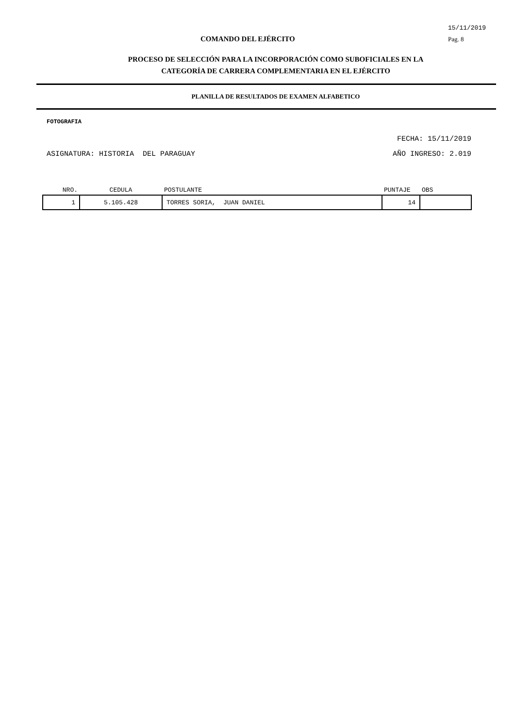COMANDO DEL EJÉRCITO
15/11/2019
Pag. 8
PROCESO DE SELECCIÓN PARA LA INCORPORACIÓN COMO SUBOFICIALES EN LA
CATEGORÍA DE CARRERA COMPLEMENTARIA EN EL EJÉRCITO
PLANILLA DE RESULTADOS DE EXAMEN ALFABETICO
FOTOGRAFIA
FECHA: 15/11/2019
ASIGNATURA: HISTORIA DEL PARAGUAY AÑO INGRESO: 2.019
| NRO. | CEDULA | POSTULANTE | PUNTAJE | OBS |
| --- | --- | --- | --- | --- |
| 1 | 5.105.428 | TORRES SORIA, JUAN DANIEL | 14 | |